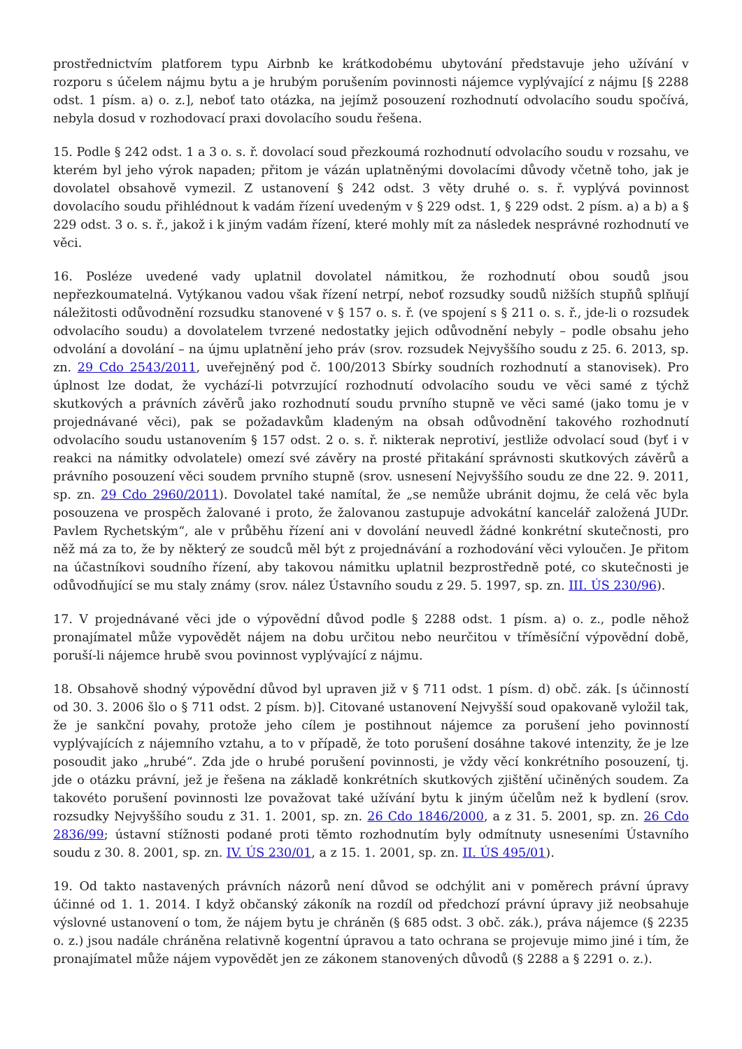prostřednictvím platforem typu Airbnb ke krátkodobému ubytování představuje jeho užívání v rozporu s účelem nájmu bytu a je hrubým porušením povinnosti nájemce vyplývající z nájmu [§ 2288 odst. 1 písm. a) o. z.], neboť tato otázka, na jejímž posouzení rozhodnutí odvolacího soudu spočívá, nebyla dosud v rozhodovací praxi dovolacího soudu řešena.
15. Podle § 242 odst. 1 a 3 o. s. ř. dovolací soud přezkoumá rozhodnutí odvolacího soudu v rozsahu, ve kterém byl jeho výrok napaden; přitom je vázán uplatněnými dovolacími důvody včetně toho, jak je dovolatel obsahově vymezil. Z ustanovení § 242 odst. 3 věty druhé o. s. ř. vyplývá povinnost dovolacího soudu přihlédnout k vadám řízení uvedeným v § 229 odst. 1, § 229 odst. 2 písm. a) a b) a § 229 odst. 3 o. s. ř., jakož i k jiným vadám řízení, které mohly mít za následek nesprávné rozhodnutí ve věci.
16. Posléze uvedené vady uplatnil dovolatel námitkou, že rozhodnutí obou soudů jsou nepřezkoumatelná. Vytýkanou vadou však řízení netrpí, neboť rozsudky soudů nižších stupňů splňují náležitosti odůvodnění rozsudku stanovené v § 157 o. s. ř. (ve spojení s § 211 o. s. ř., jde-li o rozsudek odvolacího soudu) a dovolatelem tvrzené nedostatky jejich odůvodnění nebyly – podle obsahu jeho odvolání a dovolání – na újmu uplatnění jeho práv (srov. rozsudek Nejvyššího soudu z 25. 6. 2013, sp. zn. 29 Cdo 2543/2011, uveřejněný pod č. 100/2013 Sbírky soudních rozhodnutí a stanovisek). Pro úplnost lze dodat, že vychází-li potvrzující rozhodnutí odvolacího soudu ve věci samé z týchž skutkových a právních závěrů jako rozhodnutí soudu prvního stupně ve věci samé (jako tomu je v projednávané věci), pak se požadavkům kladeným na obsah odůvodnění takového rozhodnutí odvolacího soudu ustanovením § 157 odst. 2 o. s. ř. nikterak neprotiví, jestliže odvolací soud (byť i v reakci na námitky odvolatele) omezí své závěry na prosté přitakání správnosti skutkových závěrů a právního posouzení věci soudem prvního stupně (srov. usnesení Nejvyššího soudu ze dne 22. 9. 2011, sp. zn. 29 Cdo 2960/2011). Dovolatel také namítal, že „se nemůže ubránit dojmu, že celá věc byla posouzena ve prospěch žalované i proto, že žalovanou zastupuje advokátní kancelář založená JUDr. Pavlem Rychetským“, ale v průběhu řízení ani v dovolání neuvedl žádné konkrétní skutečnosti, pro něž má za to, že by některý ze soudců měl být z projednávání a rozhodování věci vyloučen. Je přitom na účastníkovi soudního řízení, aby takovou námitku uplatnil bezprostředně poté, co skutečnosti je odůvodňující se mu staly známy (srov. nález Ústavního soudu z 29. 5. 1997, sp. zn. III. ÚS 230/96).
17. V projednávané věci jde o výpovědní důvod podle § 2288 odst. 1 písm. a) o. z., podle něhož pronajímatel může vypovědět nájem na dobu určitou nebo neurčitou v tříměsíční výpovědní době, poruší-li nájemce hrubě svou povinnost vyplývající z nájmu.
18. Obsahově shodný výpovědní důvod byl upraven již v § 711 odst. 1 písm. d) obč. zák. [s účinností od 30. 3. 2006 šlo o § 711 odst. 2 písm. b)]. Citované ustanovení Nejvyšší soud opakovaně vyložil tak, že je sankční povahy, protože jeho cílem je postihnout nájemce za porušení jeho povinností vyplývajících z nájemního vztahu, a to v případě, že toto porušení dosáhne takové intenzity, že je lze posoudit jako „hrubé“. Zda jde o hrubé porušení povinnosti, je vždy věcí konkrétního posouzení, tj. jde o otázku právní, jež je řešena na základě konkrétních skutkových zjištění učiněných soudem. Za takovéto porušení povinnosti lze považovat také užívání bytu k jiným účelům než k bydlení (srov. rozsudky Nejvyššího soudu z 31. 1. 2001, sp. zn. 26 Cdo 1846/2000, a z 31. 5. 2001, sp. zn. 26 Cdo 2836/99; ústavní stížnosti podané proti těmto rozhodnutím byly odmítnuty usneseními Ústavního soudu z 30. 8. 2001, sp. zn. IV. ÚS 230/01, a z 15. 1. 2001, sp. zn. II. ÚS 495/01).
19. Od takto nastavených právních názorů není důvod se odchýlit ani v poměrech právní úpravy účinné od 1. 1. 2014. I když občanský zákoník na rozdíl od předchozí právní úpravy již neobsahuje výslovné ustanovení o tom, že nájem bytu je chráněn (§ 685 odst. 3 obč. zák.), práva nájemce (§ 2235 o. z.) jsou nadále chráněna relativně kogentní úpravou a tato ochrana se projevuje mimo jiné i tím, že pronajímatel může nájem vypovědět jen ze zákonem stanovených důvodů (§ 2288 a § 2291 o. z.).